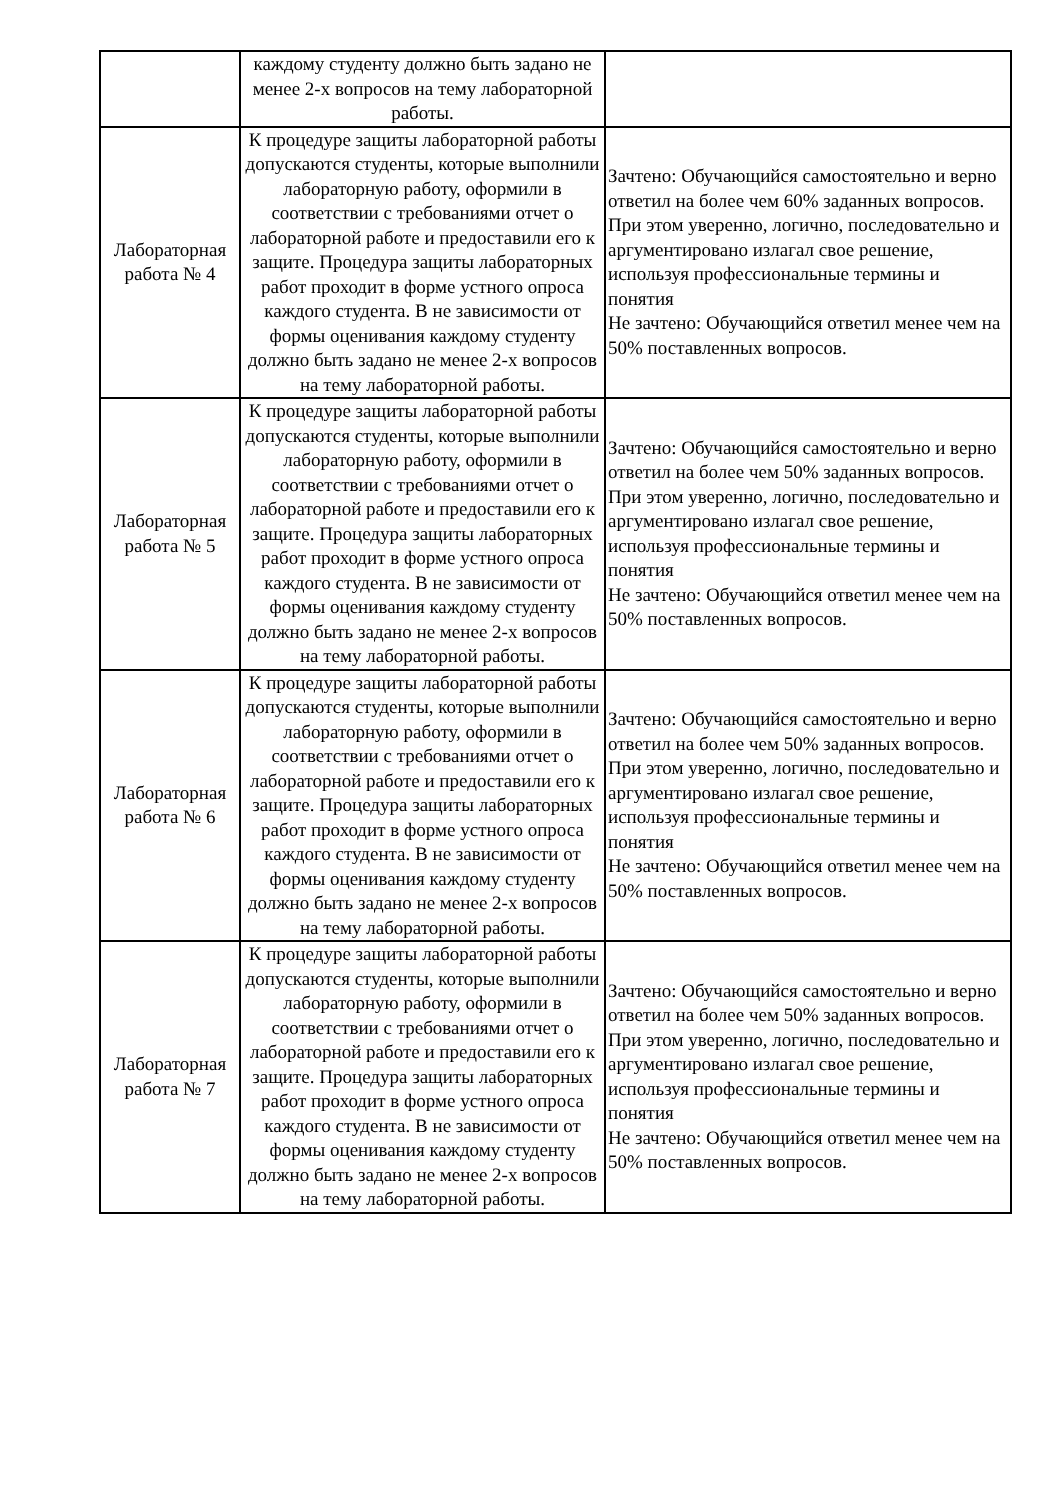| | каждому студенту должно быть задано не менее 2-х вопросов на тему лабораторной работы. | |
| Лабораторная работа № 4 | К процедуре защиты лабораторной работы допускаются студенты, которые выполнили лабораторную работу, оформили в соответствии с требованиями отчет о лабораторной работе и предоставили его к защите. Процедура защиты лабораторных работ проходит в форме устного опроса каждого студента. В не зависимости от формы оценивания каждому студенту должно быть задано не менее 2-х вопросов на тему лабораторной работы. | Зачтено: Обучающийся самостоятельно и верно ответил на более чем 60% заданных вопросов. При этом уверенно, логично, последовательно и аргументировано излагал свое решение, используя профессиональные термины и понятия Не зачтено: Обучающийся ответил менее чем на 50% поставленных вопросов. |
| Лабораторная работа № 5 | К процедуре защиты лабораторной работы допускаются студенты, которые выполнили лабораторную работу, оформили в соответствии с требованиями отчет о лабораторной работе и предоставили его к защите. Процедура защиты лабораторных работ проходит в форме устного опроса каждого студента. В не зависимости от формы оценивания каждому студенту должно быть задано не менее 2-х вопросов на тему лабораторной работы. | Зачтено: Обучающийся самостоятельно и верно ответил на более чем 50% заданных вопросов. При этом уверенно, логично, последовательно и аргументировано излагал свое решение, используя профессиональные термины и понятия Не зачтено: Обучающийся ответил менее чем на 50% поставленных вопросов. |
| Лабораторная работа № 6 | К процедуре защиты лабораторной работы допускаются студенты, которые выполнили лабораторную работу, оформили в соответствии с требованиями отчет о лабораторной работе и предоставили его к защите. Процедура защиты лабораторных работ проходит в форме устного опроса каждого студента. В не зависимости от формы оценивания каждому студенту должно быть задано не менее 2-х вопросов на тему лабораторной работы. | Зачтено: Обучающийся самостоятельно и верно ответил на более чем 50% заданных вопросов. При этом уверенно, логично, последовательно и аргументировано излагал свое решение, используя профессиональные термины и понятия Не зачтено: Обучающийся ответил менее чем на 50% поставленных вопросов. |
| Лабораторная работа № 7 | К процедуре защиты лабораторной работы допускаются студенты, которые выполнили лабораторную работу, оформили в соответствии с требованиями отчет о лабораторной работе и предоставили его к защите. Процедура защиты лабораторных работ проходит в форме устного опроса каждого студента. В не зависимости от формы оценивания каждому студенту должно быть задано не менее 2-х вопросов на тему лабораторной работы. | Зачтено: Обучающийся самостоятельно и верно ответил на более чем 50% заданных вопросов. При этом уверенно, логично, последовательно и аргументировано излагал свое решение, используя профессиональные термины и понятия Не зачтено: Обучающийся ответил менее чем на 50% поставленных вопросов. |